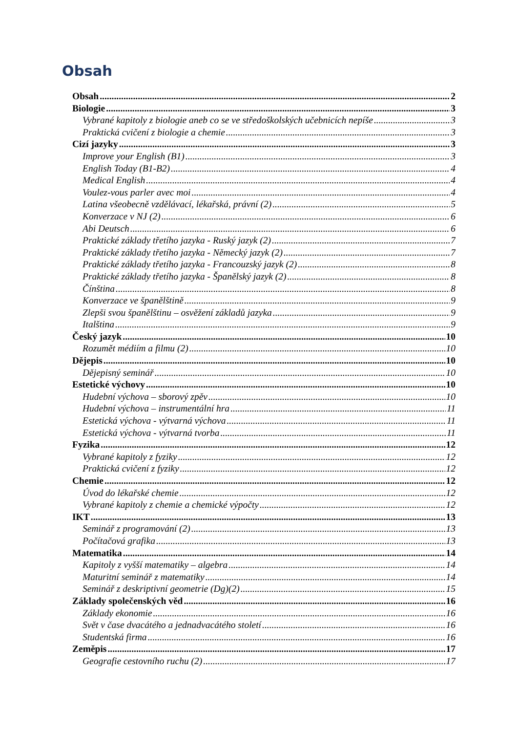Obsah
Obsah 2
Biologie 3
Vybrané kapitoly z biologie aneb co se ve středoškolských učebnicích nepíše 3
Praktická cvičení z biologie a chemie 3
Cizí jazyky 3
Improve your English (B1) 3
English Today (B1-B2) 4
Medical English 4
Voulez-vous parler avec moi 4
Latina všeobecně vzdělávací, lékařská, právní (2) 5
Konverzace v NJ (2) 6
Abi Deutsch 6
Praktické základy třetího jazyka - Ruský jazyk (2) 7
Praktické základy třetího jazyka - Německý jazyk (2) 7
Praktické základy třetího jazyka - Francouzský jazyk (2) 8
Praktické základy třetího jazyka - Španělský jazyk (2) 8
Čínština 8
Konverzace ve španělštině 9
Zlepši svou španělštinu – osvěžení základů jazyka 9
Italština 9
Český jazyk 10
Rozumět médiím a filmu (2) 10
Dějepis 10
Dějepisný seminář 10
Estetické výchovy 10
Hudební výchova – sborový zpěv 10
Hudební výchova – instrumentální hra 11
Estetická výchova - výtvarná výchova 11
Estetická výchova - výtvarná tvorba 11
Fyzika 12
Vybrané kapitoly z fyziky 12
Praktická cvičení z fyziky 12
Chemie 12
Úvod do lékařské chemie 12
Vybrané kapitoly z chemie a chemické výpočty 12
IKT 13
Seminář z programování (2) 13
Počítačová grafika 13
Matematika 14
Kapitoly z vyšší matematiky – algebra 14
Maturitní seminář z matematiky 14
Seminář z deskriptivní geometrie (Dg)(2) 15
Základy společenských věd 16
Základy ekonomie 16
Svět v čase dvacátého a jednadvacátého století 16
Studentská firma 16
Zeměpis 17
Geografie cestovního ruchu (2) 17